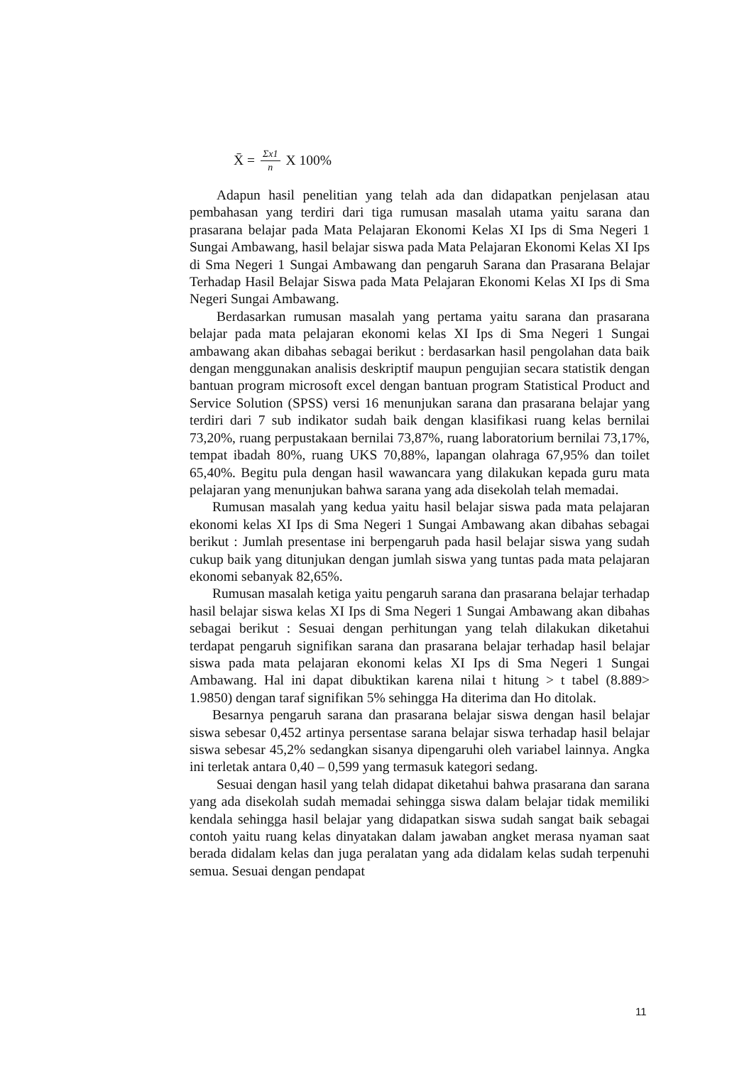X̄ = Σx1 n X 100%
Adapun hasil penelitian yang telah ada dan didapatkan penjelasan atau pembahasan yang terdiri dari tiga rumusan masalah utama yaitu sarana dan prasarana belajar pada Mata Pelajaran Ekonomi Kelas XI Ips di Sma Negeri 1 Sungai Ambawang, hasil belajar siswa pada Mata Pelajaran Ekonomi Kelas XI Ips di Sma Negeri 1 Sungai Ambawang dan pengaruh Sarana dan Prasarana Belajar Terhadap Hasil Belajar Siswa pada Mata Pelajaran Ekonomi Kelas XI Ips di Sma Negeri Sungai Ambawang.
Berdasarkan rumusan masalah yang pertama yaitu sarana dan prasarana belajar pada mata pelajaran ekonomi kelas XI Ips di Sma Negeri 1 Sungai ambawang akan dibahas sebagai berikut : berdasarkan hasil pengolahan data baik dengan menggunakan analisis deskriptif maupun pengujian secara statistik dengan bantuan program microsoft excel dengan bantuan program Statistical Product and Service Solution (SPSS) versi 16 menunjukan sarana dan prasarana belajar yang terdiri dari 7 sub indikator sudah baik dengan klasifikasi ruang kelas bernilai 73,20%, ruang perpustakaan bernilai 73,87%, ruang laboratorium bernilai 73,17%, tempat ibadah 80%, ruang UKS 70,88%, lapangan olahraga 67,95% dan toilet 65,40%. Begitu pula dengan hasil wawancara yang dilakukan kepada guru mata pelajaran yang menunjukan bahwa sarana yang ada disekolah telah memadai.
Rumusan masalah yang kedua yaitu hasil belajar siswa pada mata pelajaran ekonomi kelas XI Ips di Sma Negeri 1 Sungai Ambawang akan dibahas sebagai berikut : Jumlah presentase ini berpengaruh pada hasil belajar siswa yang sudah cukup baik yang ditunjukan dengan jumlah siswa yang tuntas pada mata pelajaran ekonomi sebanyak 82,65%.
Rumusan masalah ketiga yaitu pengaruh sarana dan prasarana belajar terhadap hasil belajar siswa kelas XI Ips di Sma Negeri 1 Sungai Ambawang akan dibahas sebagai berikut : Sesuai dengan perhitungan yang telah dilakukan diketahui terdapat pengaruh signifikan sarana dan prasarana belajar terhadap hasil belajar siswa pada mata pelajaran ekonomi kelas XI Ips di Sma Negeri 1 Sungai Ambawang. Hal ini dapat dibuktikan karena nilai t hitung > t tabel (8.889> 1.9850) dengan taraf signifikan 5% sehingga Ha diterima dan Ho ditolak.
Besarnya pengaruh sarana dan prasarana belajar siswa dengan hasil belajar siswa sebesar 0,452 artinya persentase sarana belajar siswa terhadap hasil belajar siswa sebesar 45,2% sedangkan sisanya dipengaruhi oleh variabel lainnya. Angka ini terletak antara 0,40 – 0,599 yang termasuk kategori sedang.
Sesuai dengan hasil yang telah didapat diketahui bahwa prasarana dan sarana yang ada disekolah sudah memadai sehingga siswa dalam belajar tidak memiliki kendala sehingga hasil belajar yang didapatkan siswa sudah sangat baik sebagai contoh yaitu ruang kelas dinyatakan dalam jawaban angket merasa nyaman saat berada didalam kelas dan juga peralatan yang ada didalam kelas sudah terpenuhi semua. Sesuai dengan pendapat
11